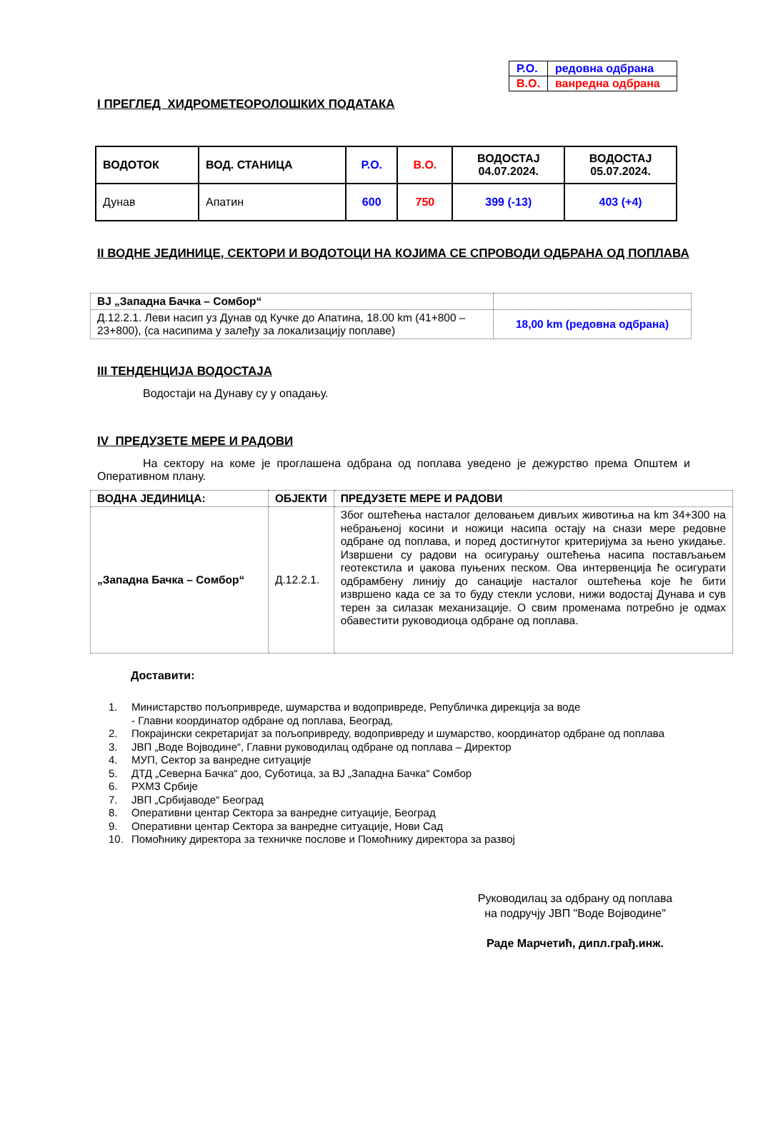| Р.О. | редовна одбрана |
| В.О. | ванредна одбрана |
I ПРЕГЛЕД ХИДРОМЕТЕОРОЛОШКИХ ПОДАТАКА
| ВОДОТОК | ВОД. СТАНИЦА | Р.О. | В.О. | ВОДОСТАЈ 04.07.2024. | ВОДОСТАЈ 05.07.2024. |
| Дунав | Апатин | 600 | 750 | 399 (-13) | 403 (+4) |
II ВОДНЕ ЈЕДИНИЦЕ, СЕКТОРИ И ВОДОТОЦИ НА КОЈИМА СЕ СПРОВОДИ ОДБРАНА ОД ПОПЛАВА
| ВЈ „Западна Бачка – Сомбор“ | |
| Д.12.2.1. Леви насип уз Дунав од Кучке до Апатина, 18.00 km (41+800 – 23+800), (са насипима у залеђу за локализацију поплаве) | 18,00 km (редовна одбрана) |
III ТЕНДЕНЦИЈА ВОДОСТАЈА
Водостаји на Дунаву су у опадању.
IV ПРЕДУЗЕТЕ МЕРЕ И РАДОВИ
На сектору на коме је проглашена одбрана од поплава уведено је дежурство према Општем и Оперативном плану.
| ВОДНА ЈЕДИНИЦА: | ОБЈЕКТИ | ПРЕДУЗЕТЕ МЕРЕ И РАДОВИ |
| „Западна Бачка – Сомбор“ | Д.12.2.1. | Због оштећења насталог деловањем дивљих животиња на km 34+300 на небрањеној косини и ножици насипа остају на снази мере редовне одбране од поплава, и поред достигнутог критеријума за њено укидање. Извршени су радови на осигурању оштећења насипа постављањем геотекстила и џакова пуњених песком. Ова интервенција ће осигурати одбрамбену линију до санације насталог оштећења које ће бити извршено када се за то буду стекли услови, нижи водостај Дунава и сув терен за силазак механизације. О свим променама потребно је одмах обавестити руководиоца одбране од поплава. |
Доставити:
1. Министарство пољопривреде, шумарства и водопривреде, Републичка дирекција за воде
- Главни координатор одбране од поплава, Београд,
2. Покрајински секретаријат за пољопривреду, водопривреду и шумарство, координатор одбране од поплава
3. ЈВП „Воде Војводине“, Главни руководилац одбране од поплава – Директор
4. МУП, Сектор за ванредне ситуације
5. ДТД „Северна Бачка“ доо, Суботица, за ВЈ „Западна Бачка“ Сомбор
6. РХМЗ Србије
7. ЈВП „Србијаводе“ Београд
8. Оперативни центар Сектора за ванредне ситуације, Београд
9. Оперативни центар Сектора за ванредне ситуације, Нови Сад
10. Помоћнику директора за техничке послове и Помоћнику директора за развој
Руководилац за одбрану од поплава
на подручју ЈВП "Воде Војводине"
Раде Марчетић, дипл.грађ.инж.